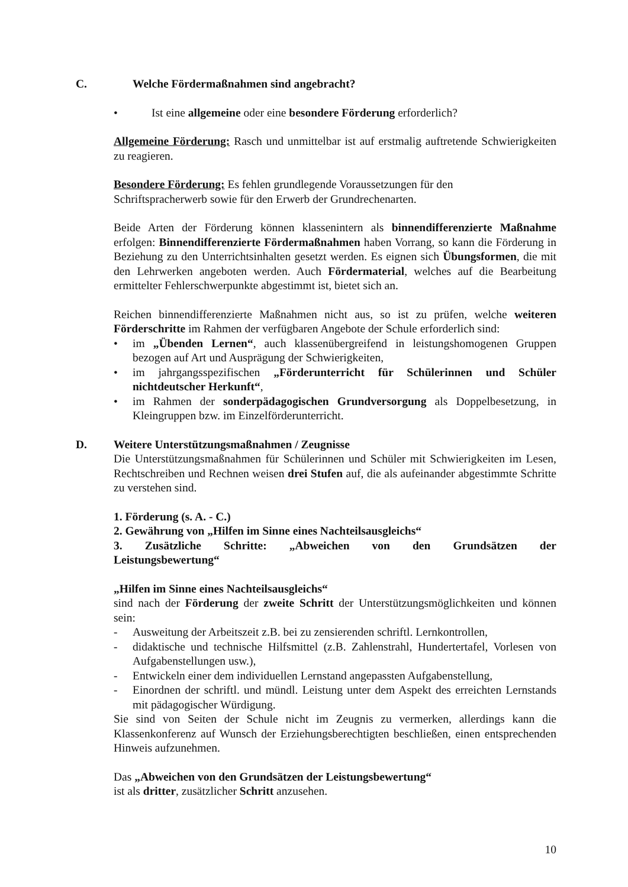C. Welche Fördermaßnahmen sind angebracht?
• Ist eine allgemeine oder eine besondere Förderung erforderlich?
Allgemeine Förderung: Rasch und unmittelbar ist auf erstmalig auftretende Schwierigkeiten zu reagieren.
Besondere Förderung: Es fehlen grundlegende Voraussetzungen für den
Schriftspracherwerb sowie für den Erwerb der Grundrechenarten.
Beide Arten der Förderung können klassenintern als binnendifferenzierte Maßnahme erfolgen: Binnendifferenzierte Fördermaßnahmen haben Vorrang, so kann die Förderung in Beziehung zu den Unterrichtsinhalten gesetzt werden. Es eignen sich Übungsformen, die mit den Lehrwerken angeboten werden. Auch Fördermaterial, welches auf die Bearbeitung ermittelter Fehlerschwerpunkte abgestimmt ist, bietet sich an.
Reichen binnendifferenzierte Maßnahmen nicht aus, so ist zu prüfen, welche weiteren Förderschritte im Rahmen der verfügbaren Angebote der Schule erforderlich sind:
• im „Übenden Lernen“, auch klassenübergreifend in leistungshomogenen Gruppen bezogen auf Art und Ausprägung der Schwierigkeiten,
• im jahrgangsspezifischen „Förderunterricht für Schülerinnen und Schüler nichtdeutscher Herkunft“,
• im Rahmen der sonderpädagogischen Grundversorgung als Doppelbesetzung, in Kleingruppen bzw. im Einzelförderunterricht.
D. Weitere Unterstützungsmaßnahmen / Zeugnisse
Die Unterstützungsmaßnahmen für Schülerinnen und Schüler mit Schwierigkeiten im Lesen, Rechtschreiben und Rechnen weisen drei Stufen auf, die als aufeinander abgestimmte Schritte zu verstehen sind.
1. Förderung (s. A. - C.)
2. Gewährung von „Hilfen im Sinne eines Nachteilsausgleichs“
3. Zusätzliche Schritte: „Abweichen von den Grundsätzen der
Leistungsbewertung“
„Hilfen im Sinne eines Nachteilsausgleichs“
sind nach der Förderung der zweite Schritt der Unterstützungsmöglichkeiten und können sein:
- Ausweitung der Arbeitszeit z.B. bei zu zensierenden schriftl. Lernkontrollen,
- didaktische und technische Hilfsmittel (z.B. Zahlenstrahl, Hundertertafel, Vorlesen von Aufgabenstellungen usw.),
- Entwickeln einer dem individuellen Lernstand angepassten Aufgabenstellung,
- Einordnen der schriftl. und mündl. Leistung unter dem Aspekt des erreichten Lernstands mit pädagogischer Würdigung.
Sie sind von Seiten der Schule nicht im Zeugnis zu vermerken, allerdings kann die Klassenkonferenz auf Wunsch der Erziehungsberechtigten beschließen, einen entsprechenden Hinweis aufzunehmen.
Das „Abweichen von den Grundsätzen der Leistungsbewertung“
ist als dritter, zusätzlicher Schritt anzusehen.
10